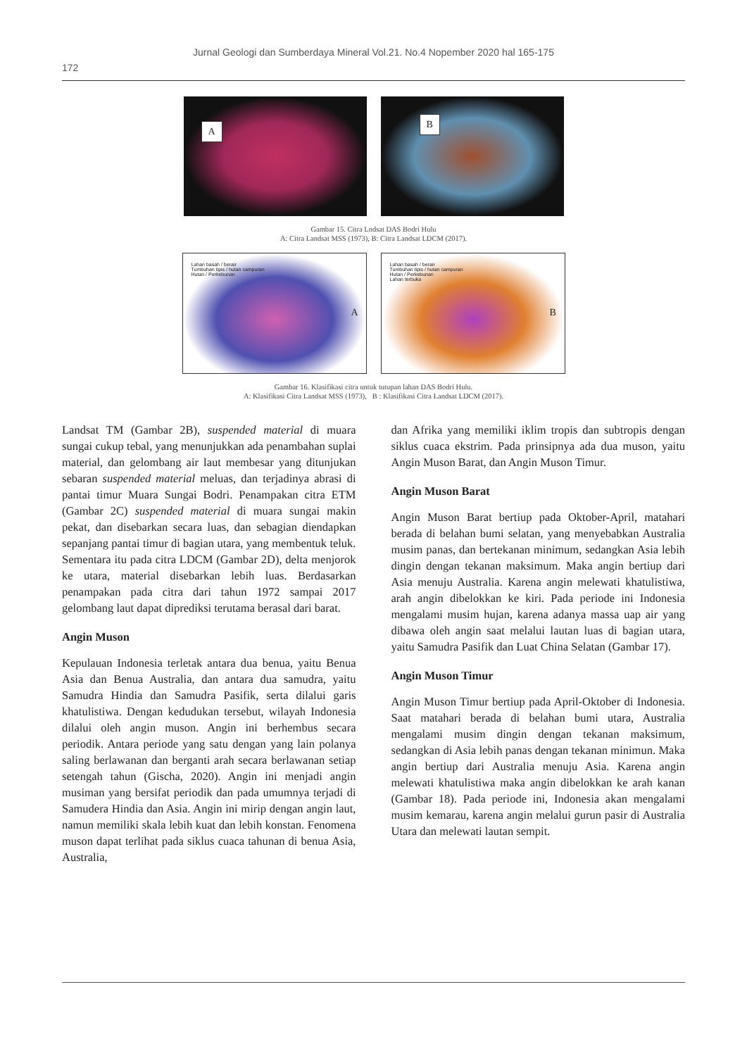Jurnal Geologi dan Sumberdaya Mineral Vol.21. No.4 Nopember 2020 hal 165-175
172
A
B
Gambar 15. Citra Lndsat DAS Bodri Hulu
A: Citra Landsat MSS (1973), B: Citra Landsat LDCM (2017).
Lahan basah / berair
Tumbuhan tipis / hutan campuran
Hutan / Perkebunan
A
Lahan basah / berair
Tumbuhan tipis / hutan campuran
Hutan / Perkebunan
Lahan terbuka
B
Gambar 16. Klasifikasi citra untuk tutupan lahan DAS Bodri Hulu.
A: Klasifikasi Citra Landsat MSS (1973), B : Klasifikasi Citra Landsat LDCM (2017).
Landsat TM (Gambar 2B), suspended material di muara sungai cukup tebal, yang menunjukkan ada penambahan suplai material, dan gelombang air laut membesar yang ditunjukan sebaran suspended material meluas, dan terjadinya abrasi di pantai timur Muara Sungai Bodri. Penampakan citra ETM (Gambar 2C) suspended material di muara sungai makin pekat, dan disebarkan secara luas, dan sebagian diendapkan sepanjang pantai timur di bagian utara, yang membentuk teluk. Sementara itu pada citra LDCM (Gambar 2D), delta menjorok ke utara, material disebarkan lebih luas. Berdasarkan penampakan pada citra dari tahun 1972 sampai 2017 gelombang laut dapat diprediksi terutama berasal dari barat.
Angin Muson
Kepulauan Indonesia terletak antara dua benua, yaitu Benua Asia dan Benua Australia, dan antara dua samudra, yaitu Samudra Hindia dan Samudra Pasifik, serta dilalui garis khatulistiwa. Dengan kedudukan tersebut, wilayah Indonesia dilalui oleh angin muson. Angin ini berhembus secara periodik. Antara periode yang satu dengan yang lain polanya saling berlawanan dan berganti arah secara berlawanan setiap setengah tahun (Gischa, 2020). Angin ini menjadi angin musiman yang bersifat periodik dan pada umumnya terjadi di Samudera Hindia dan Asia. Angin ini mirip dengan angin laut, namun memiliki skala lebih kuat dan lebih konstan. Fenomena muson dapat terlihat pada siklus cuaca tahunan di benua Asia, Australia,
dan Afrika yang memiliki iklim tropis dan subtropis dengan siklus cuaca ekstrim. Pada prinsipnya ada dua muson, yaitu Angin Muson Barat, dan Angin Muson Timur.
Angin Muson Barat
Angin Muson Barat bertiup pada Oktober-April, matahari berada di belahan bumi selatan, yang menyebabkan Australia musim panas, dan bertekanan minimum, sedangkan Asia lebih dingin dengan tekanan maksimum. Maka angin bertiup dari Asia menuju Australia. Karena angin melewati khatulistiwa, arah angin dibelokkan ke kiri. Pada periode ini Indonesia mengalami musim hujan, karena adanya massa uap air yang dibawa oleh angin saat melalui lautan luas di bagian utara, yaitu Samudra Pasifik dan Luat China Selatan (Gambar 17).
Angin Muson Timur
Angin Muson Timur bertiup pada April-Oktober di Indonesia. Saat matahari berada di belahan bumi utara, Australia mengalami musim dingin dengan tekanan maksimum, sedangkan di Asia lebih panas dengan tekanan minimun. Maka angin bertiup dari Australia menuju Asia. Karena angin melewati khatulistiwa maka angin dibelokkan ke arah kanan (Gambar 18). Pada periode ini, Indonesia akan mengalami musim kemarau, karena angin melalui gurun pasir di Australia Utara dan melewati lautan sempit.